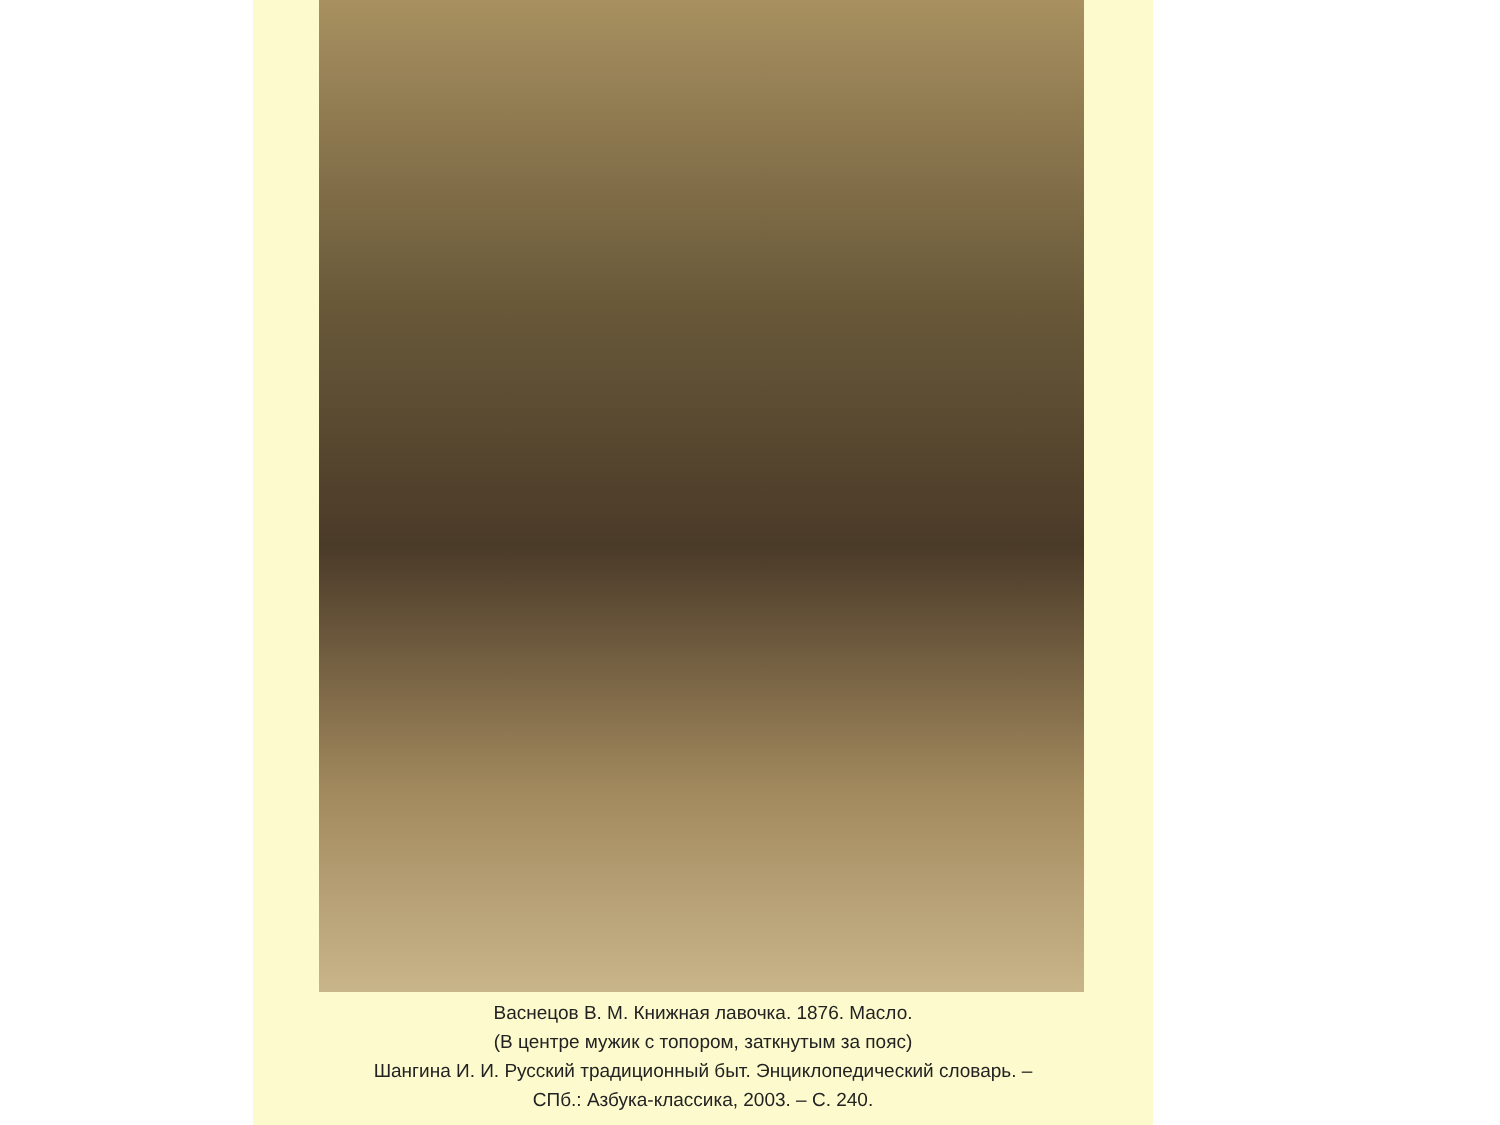Васнецов В. М. Книжная лавочка. 1876. Масло.
(В центре мужик с топором, заткнутым за пояс)
Шангина И. И. Русский традиционный быт. Энциклопедический словарь. –
СПб.: Азбука-классика, 2003. – С. 240.